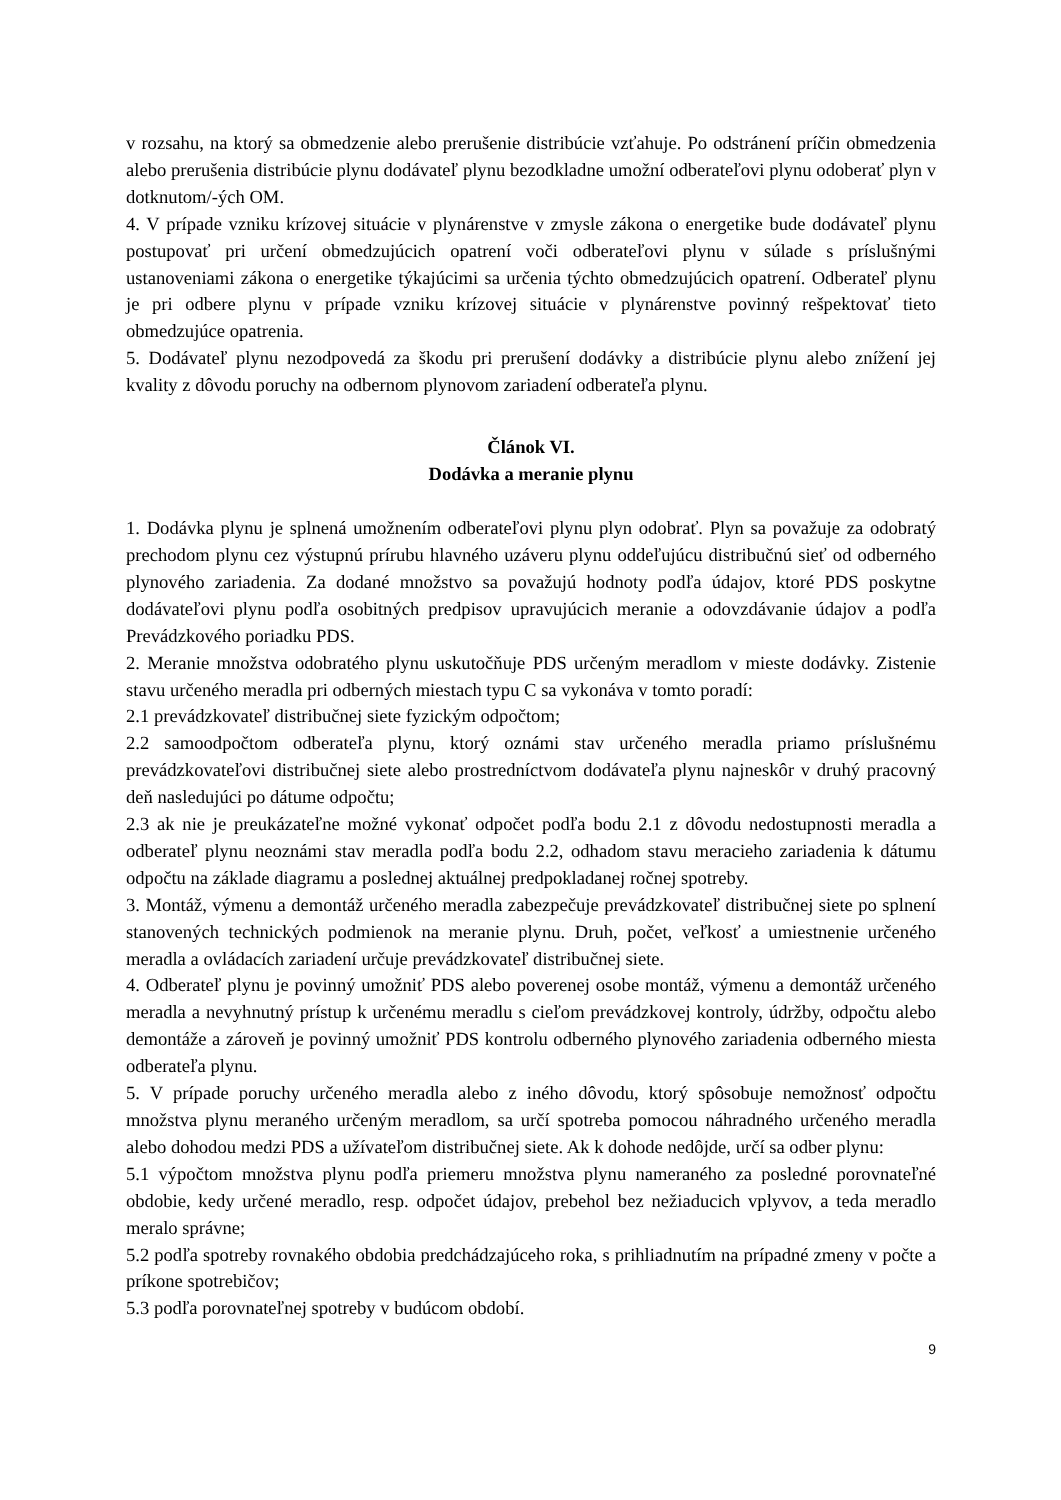v rozsahu, na ktorý sa obmedzenie alebo prerušenie distribúcie vzťahuje. Po odstránení príčin obmedzenia alebo prerušenia distribúcie plynu dodávateľ plynu bezodkladne umožní odberateľovi plynu odoberať plyn v dotknutom/-ých OM.
4. V prípade vzniku krízovej situácie v plynárenstve v zmysle zákona o energetike bude dodávateľ plynu postupovať pri určení obmedzujúcich opatrení voči odberateľovi plynu v súlade s príslušnými ustanoveniami zákona o energetike týkajúcimi sa určenia týchto obmedzujúcich opatrení. Odberateľ plynu je pri odbere plynu v prípade vzniku krízovej situácie v plynárenstve povinný rešpektovať tieto obmedzujúce opatrenia.
5. Dodávateľ plynu nezodpovedá za škodu pri prerušení dodávky a distribúcie plynu alebo znížení jej kvality z dôvodu poruchy na odbernom plynovom zariadení odberateľa plynu.
Článok VI.
Dodávka a meranie plynu
1. Dodávka plynu je splnená umožnením odberateľovi plynu plyn odobrať. Plyn sa považuje za odobratý prechodom plynu cez výstupnú prírubu hlavného uzáveru plynu oddeľujúcu distribučnú sieť od odberného plynového zariadenia. Za dodané množstvo sa považujú hodnoty podľa údajov, ktoré PDS poskytne dodávateľovi plynu podľa osobitných predpisov upravujúcich meranie a odovzdávanie údajov a podľa Prevádzkového poriadku PDS.
2. Meranie množstva odobratého plynu uskutočňuje PDS určeným meradlom v mieste dodávky. Zistenie stavu určeného meradla pri odberných miestach typu C sa vykonáva v tomto poradí:
2.1 prevádzkovateľ distribučnej siete fyzickým odpočtom;
2.2 samoodpočtom odberateľa plynu, ktorý oznámi stav určeného meradla priamo príslušnému prevádzkovateľovi distribučnej siete alebo prostredníctvom dodávateľa plynu najneskôr v druhý pracovný deň nasledujúci po dátume odpočtu;
2.3 ak nie je preukázateľne možné vykonať odpočet podľa bodu 2.1 z dôvodu nedostupnosti meradla a odberateľ plynu neoznámi stav meradla podľa bodu 2.2, odhadom stavu meracieho zariadenia k dátumu odpočtu na základe diagramu a poslednej aktuálnej predpokladanej ročnej spotreby.
3. Montáž, výmenu a demontáž určeného meradla zabezpečuje prevádzkovateľ distribučnej siete po splnení stanovených technických podmienok na meranie plynu. Druh, počet, veľkosť a umiestnenie určeného meradla a ovládacích zariadení určuje prevádzkovateľ distribučnej siete.
4. Odberateľ plynu je povinný umožniť PDS alebo poverenej osobe montáž, výmenu a demontáž určeného meradla a nevyhnutný prístup k určenému meradlu s cieľom prevádzkovej kontroly, údržby, odpočtu alebo demontáže a zároveň je povinný umožniť PDS kontrolu odberného plynového zariadenia odberného miesta odberateľa plynu.
5. V prípade poruchy určeného meradla alebo z iného dôvodu, ktorý spôsobuje nemožnosť odpočtu množstva plynu meraného určeným meradlom, sa určí spotreba pomocou náhradného určeného meradla alebo dohodou medzi PDS a užívateľom distribučnej siete. Ak k dohode nedôjde, určí sa odber plynu:
5.1 výpočtom množstva plynu podľa priemeru množstva plynu nameraného za posledné porovnateľné obdobie, kedy určené meradlo, resp. odpočet údajov, prebehol bez nežiaducich vplyvov, a teda meradlo meralo správne;
5.2 podľa spotreby rovnakého obdobia predchádzajúceho roka, s prihliadnutím na prípadné zmeny v počte a príkone spotrebičov;
5.3 podľa porovnateľnej spotreby v budúcom období.
9